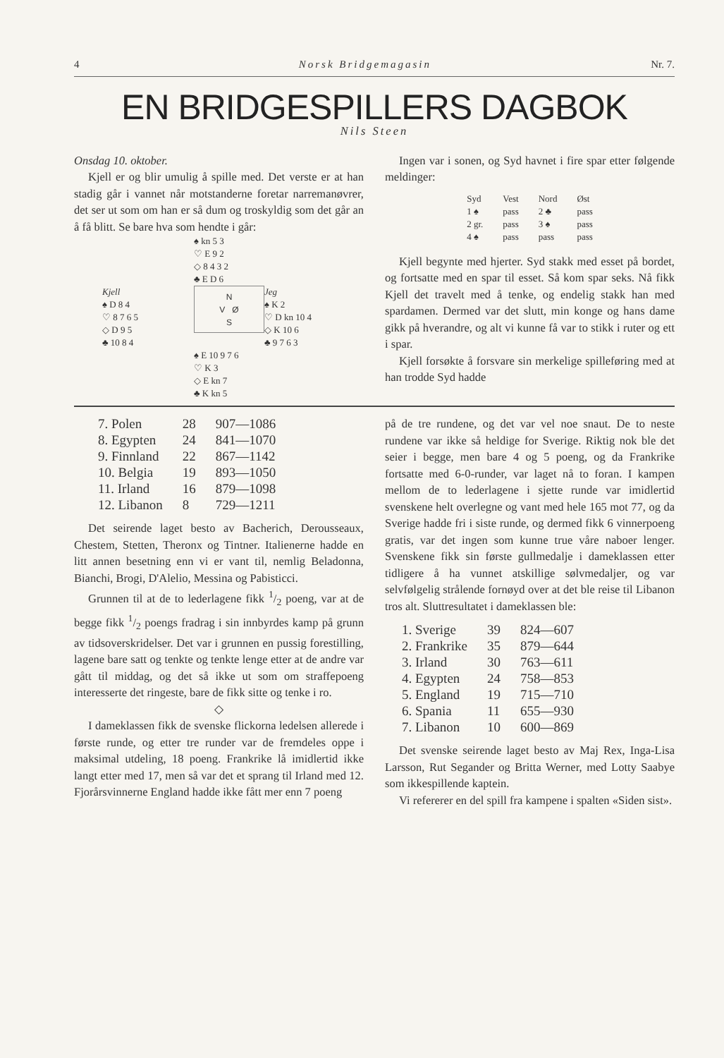4 Norsk Bridgemagasin Nr. 7.
EN BRIDGESPILLERS DAGBOK
Nils Steen
Onsdag 10. oktober.
Kjell er og blir umulig å spille med. Det verste er at han stadig går i vannet når motstanderne foretar narremanøvrer, det ser ut som om han er så dum og troskyldig som det går an å få blitt. Se bare hva som hendte i går:
♠ kn 5 3
♡ E 9 2
◇ 8 4 3 2
♣ E D 6
Kjell
♠ D 8 4
♡ 8 7 6 5
◇ D 9 5
♣ 10 8 4
N
V Ø
S
Jeg
♠ K 2
♡ D kn 10 4
◇ K 10 6
♣ 9 7 6 3
♠ E 10 9 7 6
♡ K 3
◇ E kn 7
♣ K kn 5
Ingen var i sonen, og Syd havnet i fire spar etter følgende meldinger:
| Syd | Vest | Nord | Øst |
| --- | --- | --- | --- |
| 1 ♠ | pass | 2 ♣ | pass |
| 2 gr. | pass | 3 ♠ | pass |
| 4 ♠ | pass | pass | pass |
Kjell begynte med hjerter. Syd stakk med esset på bordet, og fortsatte med en spar til esset. Så kom spar seks. Nå fikk Kjell det travelt med å tenke, og endelig stakk han med spardamen. Dermed var det slutt, min konge og hans dame gikk på hverandre, og alt vi kunne få var to stikk i ruter og ett i spar.
Kjell forsøkte å forsvare sin merkelige spilleføring med at han trodde Syd hadde
| 7. Polen | 28 | 907—1086 |
| 8. Egypten | 24 | 841—1070 |
| 9. Finnland | 22 | 867—1142 |
| 10. Belgia | 19 | 893—1050 |
| 11. Irland | 16 | 879—1098 |
| 12. Libanon | 8 | 729—1211 |
Det seirende laget besto av Bacherich, Derousseaux, Chestem, Stetten, Theronx og Tintner. Italienerne hadde en litt annen besetning enn vi er vant til, nemlig Beladonna, Bianchi, Brogi, D'Alelio, Messina og Pabisticci.
Grunnen til at de to lederlagene fikk 1/2 poeng, var at de begge fikk 1/2 poengs fradrag i sin innbyrdes kamp på grunn av tidsoverskridelser. Det var i grunnen en pussig forestilling, lagene bare satt og tenkte og tenkte lenge etter at de andre var gått til middag, og det så ikke ut som om straffepoeng interesserte det ringeste, bare de fikk sitte og tenke i ro.
◇
I dameklassen fikk de svenske flickorna ledelsen allerede i første runde, og etter tre runder var de fremdeles oppe i maksimal utdeling, 18 poeng. Frankrike lå imidlertid ikke langt etter med 17, men så var det et sprang til Irland med 12. Fjorårsvinnerne England hadde ikke fått mer enn 7 poeng
på de tre rundene, og det var vel noe snaut. De to neste rundene var ikke så heldige for Sverige. Riktig nok ble det seier i begge, men bare 4 og 5 poeng, og da Frankrike fortsatte med 6-0-runder, var laget nå to foran. I kampen mellom de to lederlagene i sjette runde var imidlertid svenskene helt overlegne og vant med hele 165 mot 77, og da Sverige hadde fri i siste runde, og dermed fikk 6 vinnerpoeng gratis, var det ingen som kunne true våre naboer lenger. Svenskene fikk sin første gullmedalje i dameklassen etter tidligere å ha vunnet atskillige sølvmedaljer, og var selvfølgelig strålende fornøyd over at det ble reise til Libanon tros alt. Sluttresultatet i dameklassen ble:
| 1. Sverige | 39 | 824—607 |
| 2. Frankrike | 35 | 879—644 |
| 3. Irland | 30 | 763—611 |
| 4. Egypten | 24 | 758—853 |
| 5. England | 19 | 715—710 |
| 6. Spania | 11 | 655—930 |
| 7. Libanon | 10 | 600—869 |
Det svenske seirende laget besto av Maj Rex, Inga-Lisa Larsson, Rut Segander og Britta Werner, med Lotty Saabye som ikkespillende kaptein.
Vi refererer en del spill fra kampene i spalten «Siden sist».